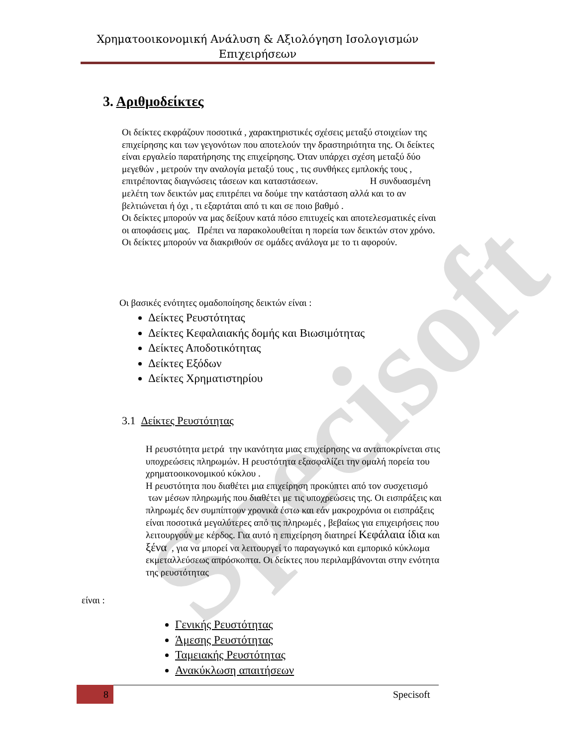Specisoft
Χρηματοοικονομική Ανάλυση & Αξιολόγηση Ισολογισμών
Επιχειρήσεων
3. Αριθμοδείκτες
Οι δείκτες εκφράζουν ποσοτικά , χαρακτηριστικές σχέσεις μεταξύ στοιχείων της επιχείρησης και των γεγονότων που αποτελούν την δραστηριότητα της. Οι δείκτες είναι εργαλείο παρατήρησης της επιχείρησης. Όταν υπάρχει σχέση μεταξύ δύο μεγεθών , μετρούν την αναλογία μεταξύ τους , τις συνθήκες εμπλοκής τους , επιτρέποντας διαγνώσεις τάσεων και καταστάσεων. Η συνδυασμένη μελέτη των δεικτών μας επιτρέπει να δούμε την κατάσταση αλλά και το αν βελτιώνεται ή όχι , τι εξαρτάται από τι και σε ποιο βαθμό .
Οι δείκτες μπορούν να μας δείξουν κατά πόσο επιτυχείς και αποτελεσματικές είναι οι αποφάσεις μας. Πρέπει να παρακολουθείται η πορεία των δεικτών στον χρόνο. Οι δείκτες μπορούν να διακριθούν σε ομάδες ανάλογα με το τι αφορούν.
Οι βασικές ενότητες ομαδοποίησης δεικτών είναι :
Δείκτες Ρευστότητας
Δείκτες Κεφαλαιακής δομής και Βιωσιμότητας
Δείκτες Αποδοτικότητας
Δείκτες Εξόδων
Δείκτες Χρηματιστηρίου
3.1 Δείκτες Ρευστότητας
Η ρευστότητα μετρά την ικανότητα μιας επιχείρησης να ανταποκρίνεται στις υποχρεώσεις πληρωμών. Η ρευστότητα εξασφαλίζει την ομαλή πορεία του χρηματοοικονομικού κύκλου .
Η ρευστότητα που διαθέτει μια επιχείρηση προκύπτει από τον συσχετισμό των μέσων πληρωμής που διαθέτει με τις υποχρεώσεις της. Οι εισπράξεις και πληρωμές δεν συμπίπτουν χρονικά έστω και εάν μακροχρόνια οι εισπράξεις είναι ποσοτικά μεγαλύτερες από τις πληρωμές , βεβαίως για επιχειρήσεις που λειτουργούν με κέρδος. Για αυτό η επιχείρηση διατηρεί Κεφάλαια ίδια και ξένα , για να μπορεί να λειτουργεί το παραγωγικό και εμπορικό κύκλωμα εκμεταλλεύσεως απρόσκοπτα. Οι δείκτες που περιλαμβάνονται στην ενότητα της ρευστότητας
είναι :
Γενικής Ρευστότητας
Άμεσης Ρευστότητας
Ταμειακής Ρευστότητας
Ανακύκλωση απαιτήσεων
8 Specisoft